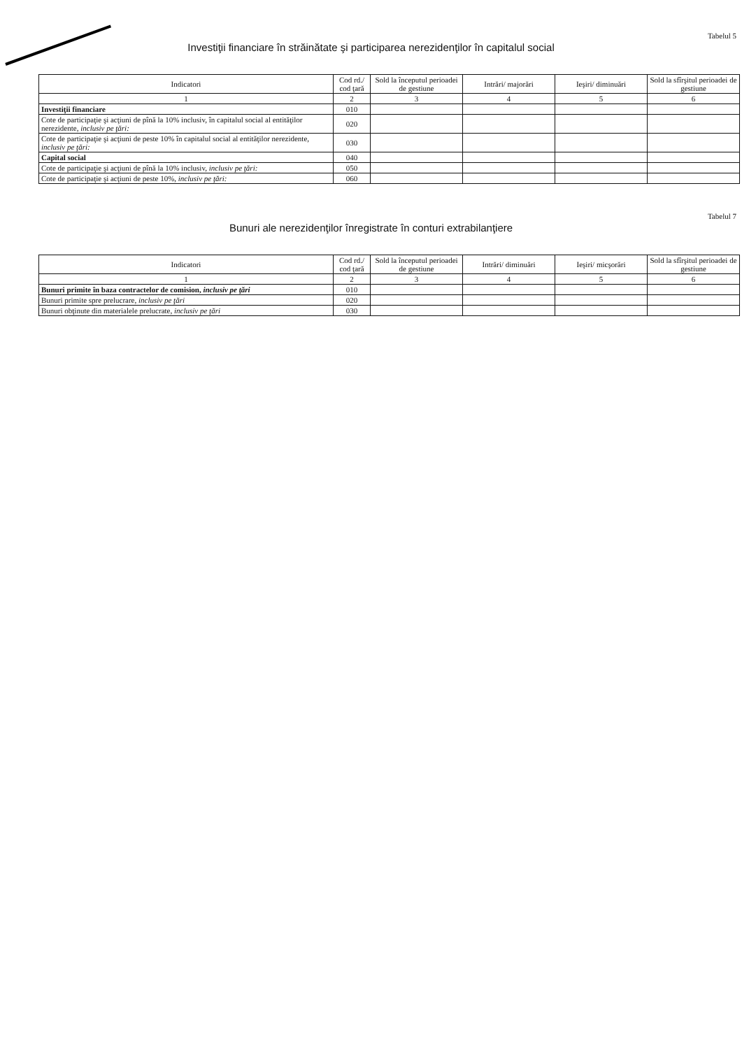Tabelul 5
Investiţii financiare în străinătate şi participarea nerezidenţilor în capitalul social
| Indicatori | Cod rd./ cod ţară | Sold la începutul perioadei de gestiune | Intrări/ majorări | Ieşiri/ diminuări | Sold la sfîrşitul perioadei de gestiune |
| --- | --- | --- | --- | --- | --- |
| 1 | 2 | 3 | 4 | 5 | 6 |
| Investiţii financiare | 010 | | | | |
| Cote de participaţie şi acţiuni de pînă la 10% inclusiv, în capitalul social al entităţilor nerezidente, inclusiv pe ţări: | 020 | | | | |
| Cote de participaţie şi acţiuni de peste 10% în capitalul social al entităţilor nerezidente, inclusiv pe ţări: | 030 | | | | |
| Capital social | 040 | | | | |
| Cote de participaţie şi acţiuni de pînă la 10% inclusiv, inclusiv pe ţări: | 050 | | | | |
| Cote de participaţie şi acţiuni de peste 10%, inclusiv pe ţări: | 060 | | | | |
Tabelul 7
Bunuri ale nerezidenţilor înregistrate în conturi extrabilanţiere
| Indicatori | Cod rd./ cod ţară | Sold la începutul perioadei de gestiune | Intrări/ diminuări | Ieşiri/ micşorări | Sold la sfîrşitul perioadei de gestiune |
| --- | --- | --- | --- | --- | --- |
| 1 | 2 | 3 | 4 | 5 | 6 |
| Bunuri primite în baza contractelor de comision, inclusiv pe ţări | 010 | | | | |
| Bunuri primite spre prelucrare, inclusiv pe ţări | 020 | | | | |
| Bunuri obţinute din materialele prelucrate, inclusiv pe ţări | 030 | | | | |